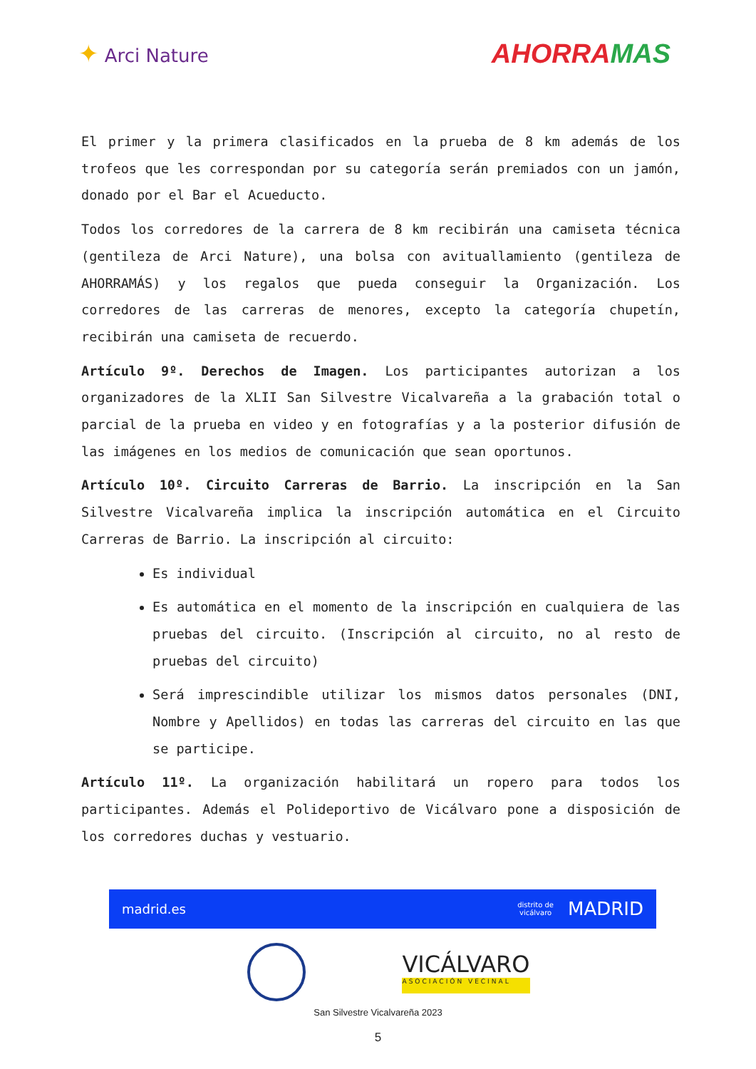✦ Arci Nature
AHORRAMAS
El primer y la primera clasificados en la prueba de 8 km además de los trofeos que les correspondan por su categoría serán premiados con un jamón, donado por el Bar el Acueducto.
Todos los corredores de la carrera de 8 km recibirán una camiseta técnica (gentileza de Arci Nature), una bolsa con avituallamiento (gentileza de AHORRAMÁS) y los regalos que pueda conseguir la Organización. Los corredores de las carreras de menores, excepto la categoría chupetín, recibirán una camiseta de recuerdo.
Artículo 9º. Derechos de Imagen. Los participantes autorizan a los organizadores de la XLII San Silvestre Vicalvareña a la grabación total o parcial de la prueba en video y en fotografías y a la posterior difusión de las imágenes en los medios de comunicación que sean oportunos.
Artículo 10º. Circuito Carreras de Barrio. La inscripción en la San Silvestre Vicalvareña implica la inscripción automática en el Circuito Carreras de Barrio. La inscripción al circuito:
Es individual
Es automática en el momento de la inscripción en cualquiera de las pruebas del circuito. (Inscripción al circuito, no al resto de pruebas del circuito)
Será imprescindible utilizar los mismos datos personales (DNI, Nombre y Apellidos) en todas las carreras del circuito en las que se participe.
Artículo 11º. La organización habilitará un ropero para todos los participantes. Además el Polideportivo de Vicálvaro pone a disposición de los corredores duchas y vestuario.
madrid.es
distrito de
vicálvaro MADRID
VICÁLVARO
ASOCIACIÓN VECINAL
San Silvestre Vicalvareña 2023
5